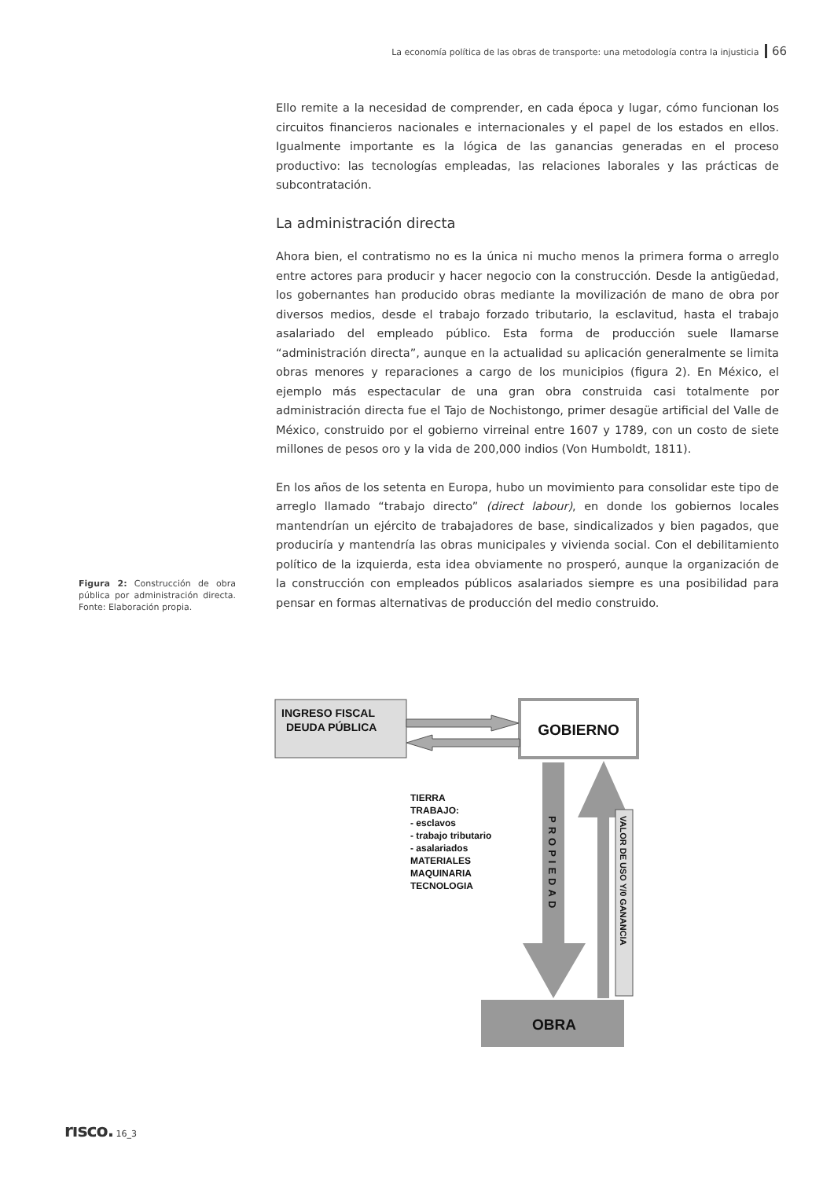La economía política de las obras de transporte: una metodología contra la injusticia 66
Ello remite a la necesidad de comprender, en cada época y lugar, cómo funcionan los circuitos financieros nacionales e internacionales y el papel de los estados en ellos. Igualmente importante es la lógica de las ganancias generadas en el proceso productivo: las tecnologías empleadas, las relaciones laborales y las prácticas de subcontratación.
La administración directa
Ahora bien, el contratismo no es la única ni mucho menos la primera forma o arreglo entre actores para producir y hacer negocio con la construcción. Desde la antigüedad, los gobernantes han producido obras mediante la movilización de mano de obra por diversos medios, desde el trabajo forzado tributario, la esclavitud, hasta el trabajo asalariado del empleado público. Esta forma de producción suele llamarse “administración directa”, aunque en la actualidad su aplicación generalmente se limita obras menores y reparaciones a cargo de los municipios (figura 2). En México, el ejemplo más espectacular de una gran obra construida casi totalmente por administración directa fue el Tajo de Nochistongo, primer desagüe artificial del Valle de México, construido por el gobierno virreinal entre 1607 y 1789, con un costo de siete millones de pesos oro y la vida de 200,000 indios (Von Humboldt, 1811).
En los años de los setenta en Europa, hubo un movimiento para consolidar este tipo de arreglo llamado “trabajo directo” (direct labour), en donde los gobiernos locales mantendrían un ejército de trabajadores de base, sindicalizados y bien pagados, que produciría y mantendría las obras municipales y vivienda social. Con el debilitamiento político de la izquierda, esta idea obviamente no prosperó, aunque la organización de la construcción con empleados públicos asalariados siempre es una posibilidad para pensar en formas alternativas de producción del medio construido.
Figura 2: Construcción de obra pública por administración directa. Fonte: Elaboración propia.
INGRESO FISCAL
DEUDA PÚBLICA
GOBIERNO
OBRA
TIERRA
TRABAJO:
- esclavos
- trabajo tributario
- asalariados
MATERIALES
MAQUINARIA
TECNOLOGIA
PROPIEDAD
VALOR DE USO Y/0 GANANCIA
rısco. 16_3